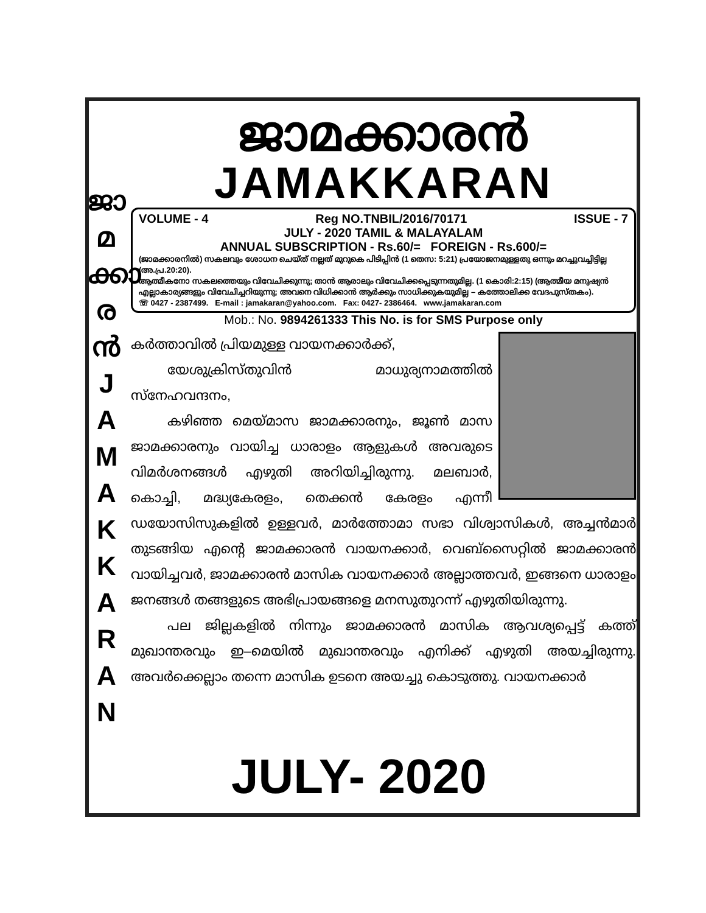ജാ
മ
ക്കാ
ര
ൻ
J
A
M
A
K
K
A
R
A
N
ജാമക്കാരൻ
JAMAKKARAN
VOLUME - 4 Reg NO.TNBIL/2016/70171 ISSUE - 7
JULY - 2020 TAMIL & MALAYALAM
ANNUAL SUBSCRIPTION - Rs.60/= FOREIGN - Rs.600/=
(ജാമക്കാരനിൽ) സകലവും ശോധന ചെയ്ത് നല്ലത് മുറുകെ പിടിപ്പിൻ (1 തെസ: 5:21) പ്രയോജനമുള്ളതു ഒന്നും മറച്ചുവച്ചിട്ടില്ല (അ.പ്ര.20:20).
ആത്മീകനോ സകലത്തെയും വിവേചിക്കുന്നു; താൻ ആരാലും വിവേചിക്കപ്പെടുന്നതുമില്ല. (1 കൊരി:2:15) (ആത്മീയ മനുഷ്യൻ എല്ലാകാര്യങ്ങളും വിവേചിച്ചറിയുന്നു; അവനെ വിധിക്കാൻ ആർക്കും സാധിക്കുകയുമില്ല – കത്തോലിക്ക വേദപുസ്തകം).
☏ 0427 - 2387499. E-mail : jamakaran@yahoo.com. Fax: 0427- 2386464. www.jamakaran.com
Mob.: No. 9894261333 This No. is for SMS Purpose only
കർത്താവിൽ പ്രിയമുള്ള വായനക്കാർക്ക്,
യേശുക്രിസ്തുവിൻ മാധുര്യനാമത്തിൽ സ്നേഹവന്ദനം,
കഴിഞ്ഞ മെയ്മാസ ജാമക്കാരനും, ജൂൺ മാസ ജാമക്കാരനും വായിച്ച ധാരാളം ആളുകൾ അവരുടെ വിമർശനങ്ങൾ എഴുതി അറിയിച്ചിരുന്നു. മലബാർ, കൊച്ചി, മദ്ധ്യകേരളം, തെക്കൻ കേരളം എന്നീ ഡയോസിസുകളിൽ ഉള്ളവർ, മാർത്തോമാ സഭാ വിശ്വാസികൾ, അച്ചൻമാർ തുടങ്ങിയ എന്റെ ജാമക്കാരൻ വായനക്കാർ, വെബ്സൈറ്റിൽ ജാമക്കാരൻ വായിച്ചവർ, ജാമക്കാരൻ മാസിക വായനക്കാർ അല്ലാത്തവർ, ഇങ്ങനെ ധാരാളം ജനങ്ങൾ തങ്ങളുടെ അഭിപ്രായങ്ങളെ മനസുതുറന്ന് എഴുതിയിരുന്നു.
പല ജില്ലകളിൽ നിന്നും ജാമക്കാരൻ മാസിക ആവശ്യപ്പെട്ട് കത്ത് മുഖാന്തരവും ഇ–മെയിൽ മുഖാന്തരവും എനിക്ക് എഴുതി അയച്ചിരുന്നു. അവർക്കെല്ലാം തന്നെ മാസിക ഉടനെ അയച്ചു കൊടുത്തു. വായനക്കാർ
JULY- 2020